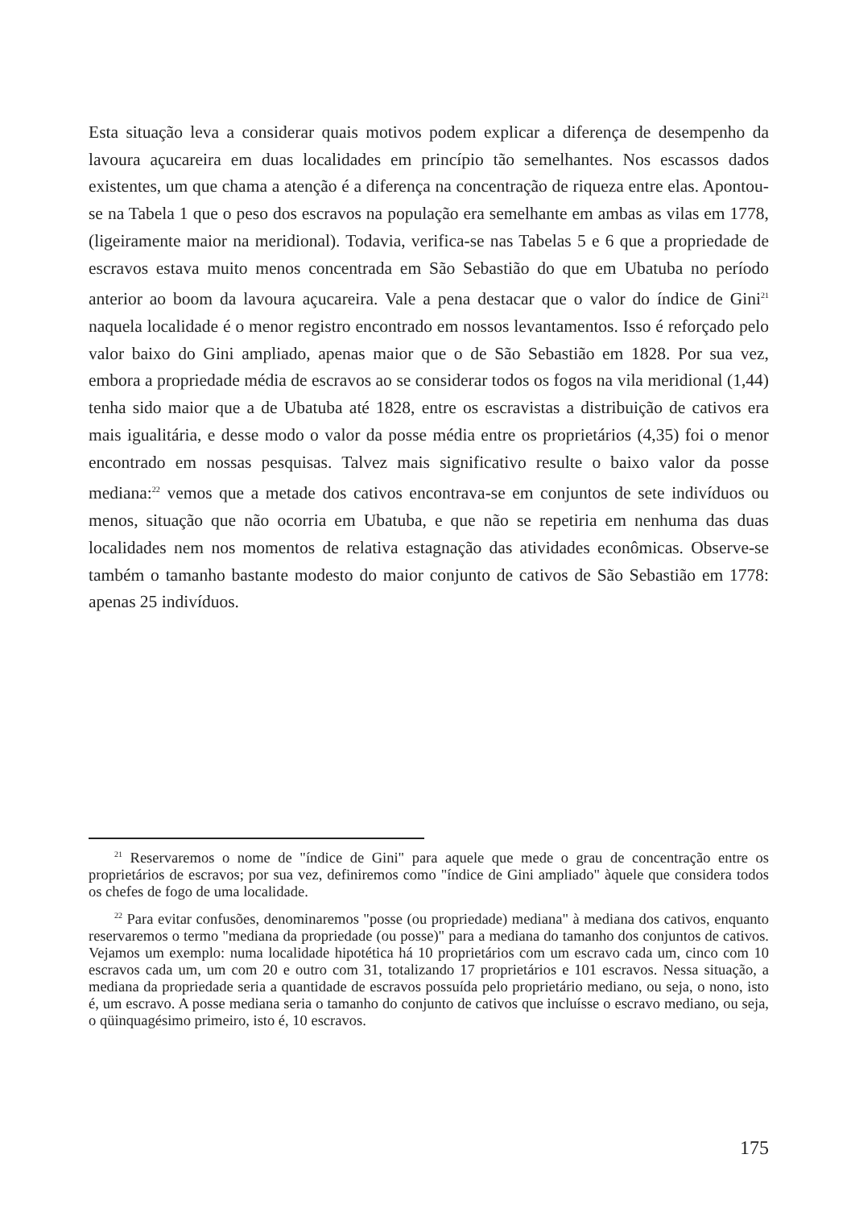Esta situação leva a considerar quais motivos podem explicar a diferença de desempenho da lavoura açucareira em duas localidades em princípio tão semelhantes. Nos escassos dados existentes, um que chama a atenção é a diferença na concentração de riqueza entre elas. Apontou-se na Tabela 1 que o peso dos escravos na população era semelhante em ambas as vilas em 1778, (ligeiramente maior na meridional). Todavia, verifica-se nas Tabelas 5 e 6 que a propriedade de escravos estava muito menos concentrada em São Sebastião do que em Ubatuba no período anterior ao boom da lavoura açucareira. Vale a pena destacar que o valor do índice de Gini<sup>21</sup> naquela localidade é o menor registro encontrado em nossos levantamentos. Isso é reforçado pelo valor baixo do Gini ampliado, apenas maior que o de São Sebastião em 1828. Por sua vez, embora a propriedade média de escravos ao se considerar todos os fogos na vila meridional (1,44) tenha sido maior que a de Ubatuba até 1828, entre os escravistas a distribuição de cativos era mais igualitária, e desse modo o valor da posse média entre os proprietários (4,35) foi o menor encontrado em nossas pesquisas. Talvez mais significativo resulte o baixo valor da posse mediana:<sup>22</sup> vemos que a metade dos cativos encontrava-se em conjuntos de sete indivíduos ou menos, situação que não ocorria em Ubatuba, e que não se repetiria em nenhuma das duas localidades nem nos momentos de relativa estagnação das atividades econômicas. Observe-se também o tamanho bastante modesto do maior conjunto de cativos de São Sebastião em 1778: apenas 25 indivíduos.
<sup>21</sup> Reservaremos o nome de "índice de Gini" para aquele que mede o grau de concentração entre os proprietários de escravos; por sua vez, definiremos como "índice de Gini ampliado" àquele que considera todos os chefes de fogo de uma localidade.
<sup>22</sup> Para evitar confusões, denominaremos "posse (ou propriedade) mediana" à mediana dos cativos, enquanto reservaremos o termo "mediana da propriedade (ou posse)" para a mediana do tamanho dos conjuntos de cativos. Vejamos um exemplo: numa localidade hipotética há 10 proprietários com um escravo cada um, cinco com 10 escravos cada um, um com 20 e outro com 31, totalizando 17 proprietários e 101 escravos. Nessa situação, a mediana da propriedade seria a quantidade de escravos possuída pelo proprietário mediano, ou seja, o nono, isto é, um escravo. A posse mediana seria o tamanho do conjunto de cativos que incluísse o escravo mediano, ou seja, o qüinquagésimo primeiro, isto é, 10 escravos.
175